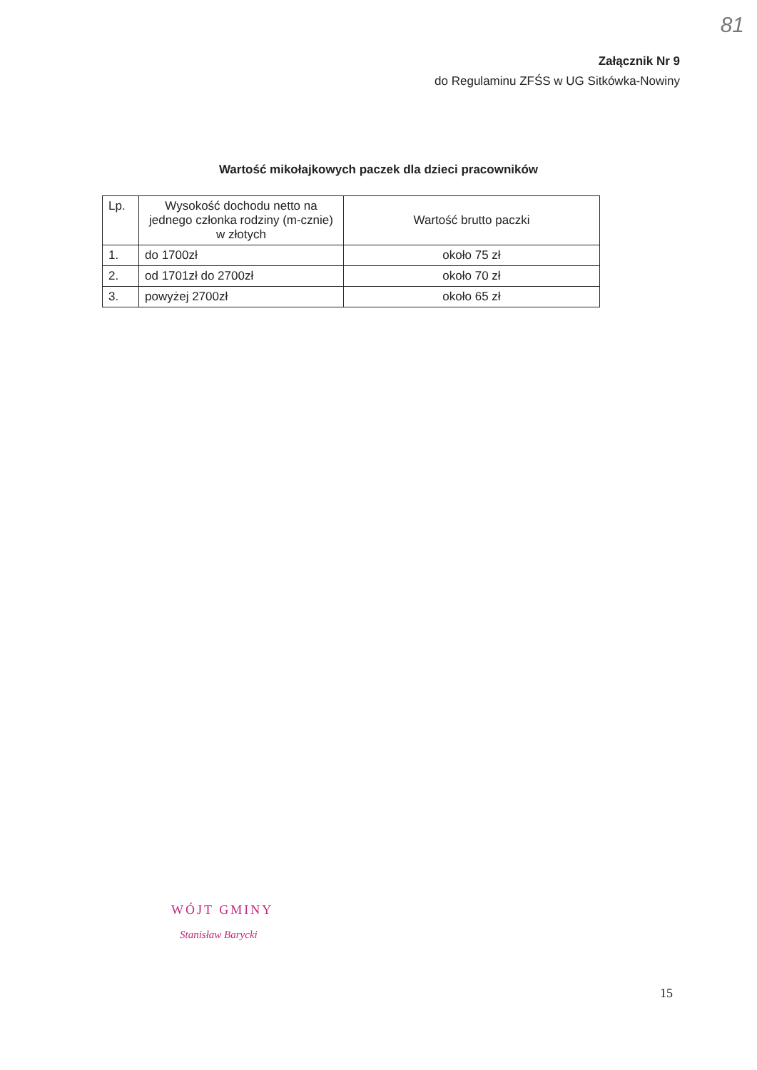81
Załącznik Nr 9
do Regulaminu ZFŚS w UG Sitkówka-Nowiny
Wartość mikołajkowych paczek dla dzieci pracowników
| Lp. | Wysokość dochodu netto na jednego członka rodziny (m-cznie) w złotych | Wartość brutto paczki |
| --- | --- | --- |
| 1. | do 1700zł | około 75 zł |
| 2. | od 1701zł do 2700zł | około 70 zł |
| 3. | powyżej 2700zł | około 65 zł |
WÓJT GMINY
Stanisław Barycki
15